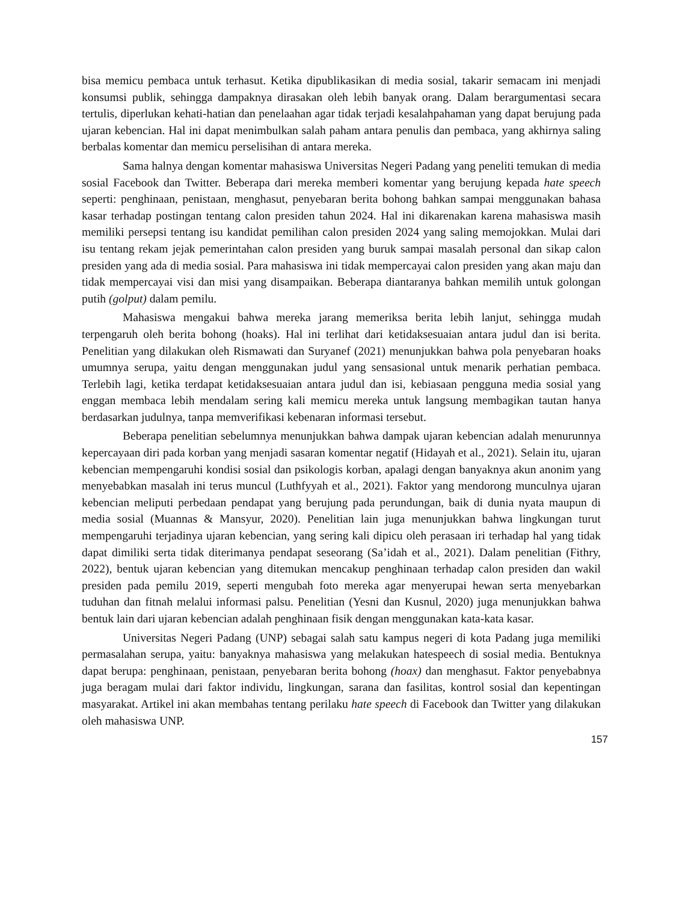bisa memicu pembaca untuk terhasut. Ketika dipublikasikan di media sosial, takarir semacam ini menjadi konsumsi publik, sehingga dampaknya dirasakan oleh lebih banyak orang. Dalam berargumentasi secara tertulis, diperlukan kehati-hatian dan penelaahan agar tidak terjadi kesalahpahaman yang dapat berujung pada ujaran kebencian. Hal ini dapat menimbulkan salah paham antara penulis dan pembaca, yang akhirnya saling berbalas komentar dan memicu perselisihan di antara mereka.
Sama halnya dengan komentar mahasiswa Universitas Negeri Padang yang peneliti temukan di media sosial Facebook dan Twitter. Beberapa dari mereka memberi komentar yang berujung kepada hate speech seperti: penghinaan, penistaan, menghasut, penyebaran berita bohong bahkan sampai menggunakan bahasa kasar terhadap postingan tentang calon presiden tahun 2024. Hal ini dikarenakan karena mahasiswa masih memiliki persepsi tentang isu kandidat pemilihan calon presiden 2024 yang saling memojokkan. Mulai dari isu tentang rekam jejak pemerintahan calon presiden yang buruk sampai masalah personal dan sikap calon presiden yang ada di media sosial. Para mahasiswa ini tidak mempercayai calon presiden yang akan maju dan tidak mempercayai visi dan misi yang disampaikan. Beberapa diantaranya bahkan memilih untuk golongan putih (golput) dalam pemilu.
Mahasiswa mengakui bahwa mereka jarang memeriksa berita lebih lanjut, sehingga mudah terpengaruh oleh berita bohong (hoaks). Hal ini terlihat dari ketidaksesuaian antara judul dan isi berita. Penelitian yang dilakukan oleh Rismawati dan Suryanef (2021) menunjukkan bahwa pola penyebaran hoaks umumnya serupa, yaitu dengan menggunakan judul yang sensasional untuk menarik perhatian pembaca. Terlebih lagi, ketika terdapat ketidaksesuaian antara judul dan isi, kebiasaan pengguna media sosial yang enggan membaca lebih mendalam sering kali memicu mereka untuk langsung membagikan tautan hanya berdasarkan judulnya, tanpa memverifikasi kebenaran informasi tersebut.
Beberapa penelitian sebelumnya menunjukkan bahwa dampak ujaran kebencian adalah menurunnya kepercayaan diri pada korban yang menjadi sasaran komentar negatif (Hidayah et al., 2021). Selain itu, ujaran kebencian mempengaruhi kondisi sosial dan psikologis korban, apalagi dengan banyaknya akun anonim yang menyebabkan masalah ini terus muncul (Luthfyyah et al., 2021). Faktor yang mendorong munculnya ujaran kebencian meliputi perbedaan pendapat yang berujung pada perundungan, baik di dunia nyata maupun di media sosial (Muannas & Mansyur, 2020). Penelitian lain juga menunjukkan bahwa lingkungan turut mempengaruhi terjadinya ujaran kebencian, yang sering kali dipicu oleh perasaan iri terhadap hal yang tidak dapat dimiliki serta tidak diterimanya pendapat seseorang (Sa’idah et al., 2021). Dalam penelitian (Fithry, 2022), bentuk ujaran kebencian yang ditemukan mencakup penghinaan terhadap calon presiden dan wakil presiden pada pemilu 2019, seperti mengubah foto mereka agar menyerupai hewan serta menyebarkan tuduhan dan fitnah melalui informasi palsu. Penelitian (Yesni dan Kusnul, 2020) juga menunjukkan bahwa bentuk lain dari ujaran kebencian adalah penghinaan fisik dengan menggunakan kata-kata kasar.
Universitas Negeri Padang (UNP) sebagai salah satu kampus negeri di kota Padang juga memiliki permasalahan serupa, yaitu: banyaknya mahasiswa yang melakukan hatespeech di sosial media. Bentuknya dapat berupa: penghinaan, penistaan, penyebaran berita bohong (hoax) dan menghasut. Faktor penyebabnya juga beragam mulai dari faktor individu, lingkungan, sarana dan fasilitas, kontrol sosial dan kepentingan masyarakat. Artikel ini akan membahas tentang perilaku hate speech di Facebook dan Twitter yang dilakukan oleh mahasiswa UNP.
157